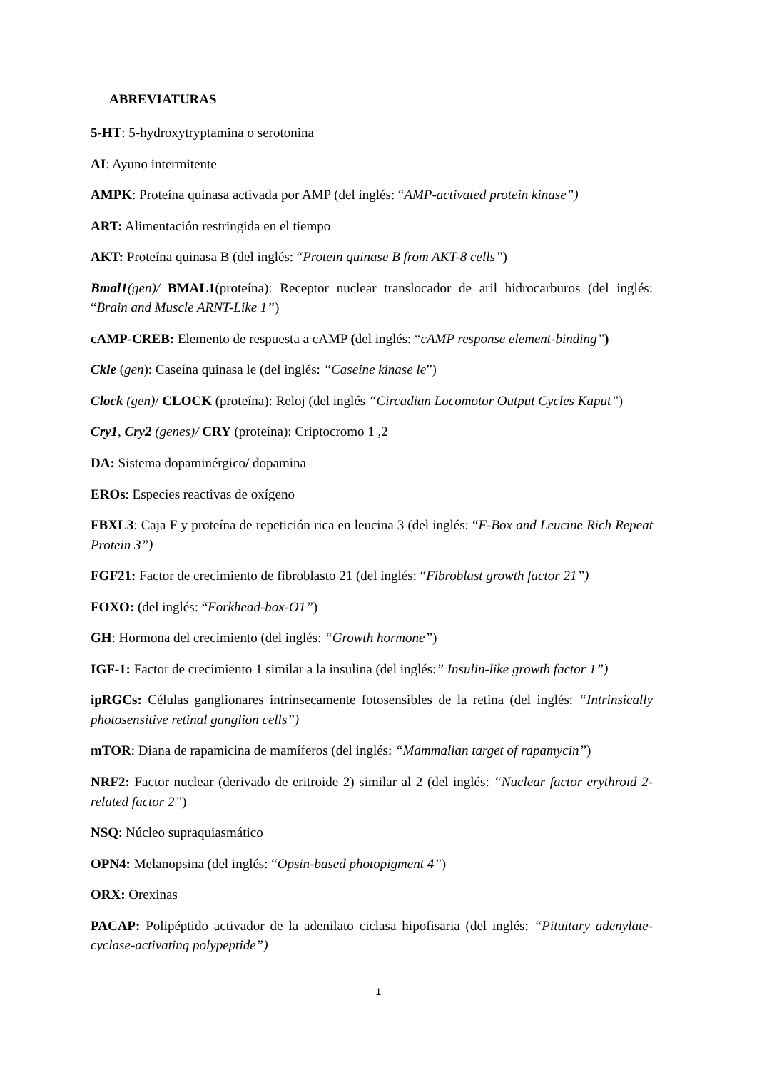ABREVIATURAS
5-HT: 5-hydroxytryptamina o serotonina
AI: Ayuno intermitente
AMPK: Proteína quinasa activada por AMP (del inglés: “AMP-activated protein kinase”)
ART: Alimentación restringida en el tiempo
AKT: Proteína quinasa B (del inglés: “Protein quinase B from AKT-8 cells”)
Bmal1(gen)/ BMAL1(proteína): Receptor nuclear translocador de aril hidrocarburos (del inglés: “Brain and Muscle ARNT-Like 1”)
cAMP-CREB: Elemento de respuesta a cAMP (del inglés: “cAMP response element-binding”)
Ckle (gen): Caseína quinasa le (del inglés: “Caseine kinase le”)
Clock (gen)/ CLOCK (proteína): Reloj (del inglés “Circadian Locomotor Output Cycles Kaput”)
Cry1, Cry2 (genes)/ CRY (proteína): Criptocromo 1 ,2
DA: Sistema dopaminérgico/ dopamina
EROs: Especies reactivas de oxígeno
FBXL3: Caja F y proteína de repetición rica en leucina 3 (del inglés: “F-Box and Leucine Rich Repeat Protein 3”)
FGF21: Factor de crecimiento de fibroblasto 21 (del inglés: “Fibroblast growth factor 21”)
FOXO: (del inglés: “Forkhead-box-O1”)
GH: Hormona del crecimiento (del inglés: “Growth hormone”)
IGF-1: Factor de crecimiento 1 similar a la insulina (del inglés:” Insulin-like growth factor 1”)
ipRGCs: Células ganglionares intrínsecamente fotosensibles de la retina (del inglés: “Intrinsically photosensitive retinal ganglion cells”)
mTOR: Diana de rapamicina de mamíferos (del inglés: “Mammalian target of rapamycin”)
NRF2: Factor nuclear (derivado de eritroide 2) similar al 2 (del inglés: “Nuclear factor erythroid 2-related factor 2”)
NSQ: Núcleo supraquiasmático
OPN4: Melanopsina (del inglés: “Opsin-based photopigment 4”)
ORX: Orexinas
PACAP: Polipéptido activador de la adenilato ciclasa hipofisaria (del inglés: “Pituitary adenylate-cyclase-activating polypeptide”)
1